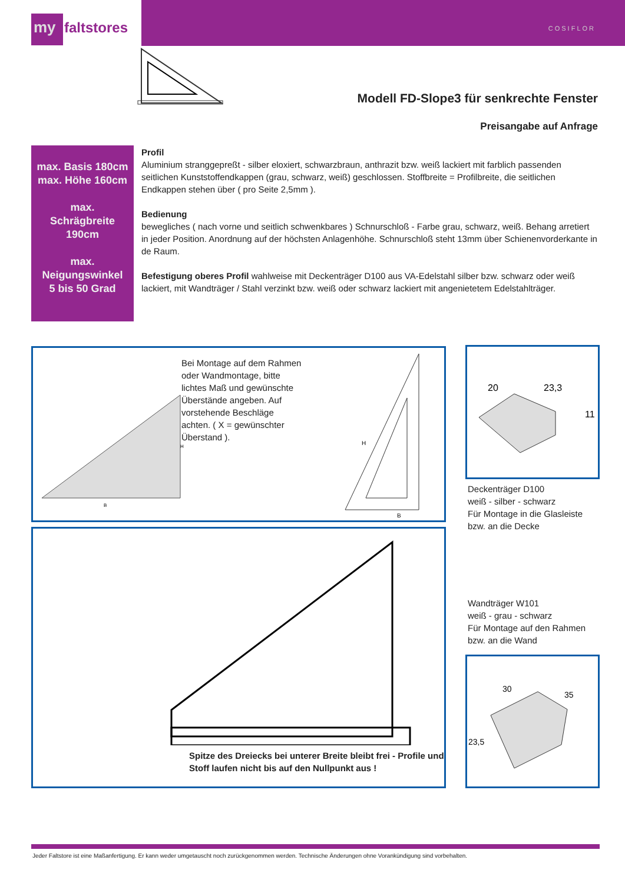my faltstores
COSIFLOR
Modell FD-Slope3 für senkrechte Fenster
Preisangabe auf Anfrage
max. Basis 180cm
max. Höhe 160cm
max.
Schrägbreite
190cm
max.
Neigungswinkel
5 bis 50 Grad
Profil
Aluminium stranggepreßt - silber eloxiert, schwarzbraun, anthrazit bzw. weiß lackiert mit farblich passenden seitlichen Kunststoffendkappen (grau, schwarz, weiß) geschlossen. Stoffbreite = Profilbreite, die seitlichen Endkappen stehen über ( pro Seite 2,5mm ).
Bedienung
bewegliches ( nach vorne und seitlich schwenkbares ) Schnurschloß - Farbe grau, schwarz, weiß. Behang arretiert in jeder Position. Anordnung auf der höchsten Anlagenhöhe. Schnurschloß steht 13mm über Schienenvorderkante in de Raum.
Befestigung oberes Profil wahlweise mit Deckenträger D100 aus VA-Edelstahl silber bzw. schwarz oder weiß lackiert, mit Wandträger / Stahl verzinkt bzw. weiß oder schwarz lackiert mit angenietetem Edelstahlträger.
B
H
Bei Montage auf dem Rahmen oder Wandmontage, bitte lichtes Maß und gewünschte Überstände angeben. Auf vorstehende Beschläge achten. ( X = gewünschter Überstand ).
H
B
Spitze des Dreiecks bei unterer Breite bleibt frei - Profile und Stoff laufen nicht bis auf den Nullpunkt aus !
20
23,3
11
Deckenträger D100
weiß - silber - schwarz
Für Montage in die Glasleiste
bzw. an die Decke
Wandträger W101
weiß - grau - schwarz
Für Montage auf den Rahmen
bzw. an die Wand
30
35
23,5
Jeder Faltstore ist eine Maßanfertigung. Er kann weder umgetauscht noch zurückgenommen werden. Technische Änderungen ohne Vorankündigung sind vorbehalten.